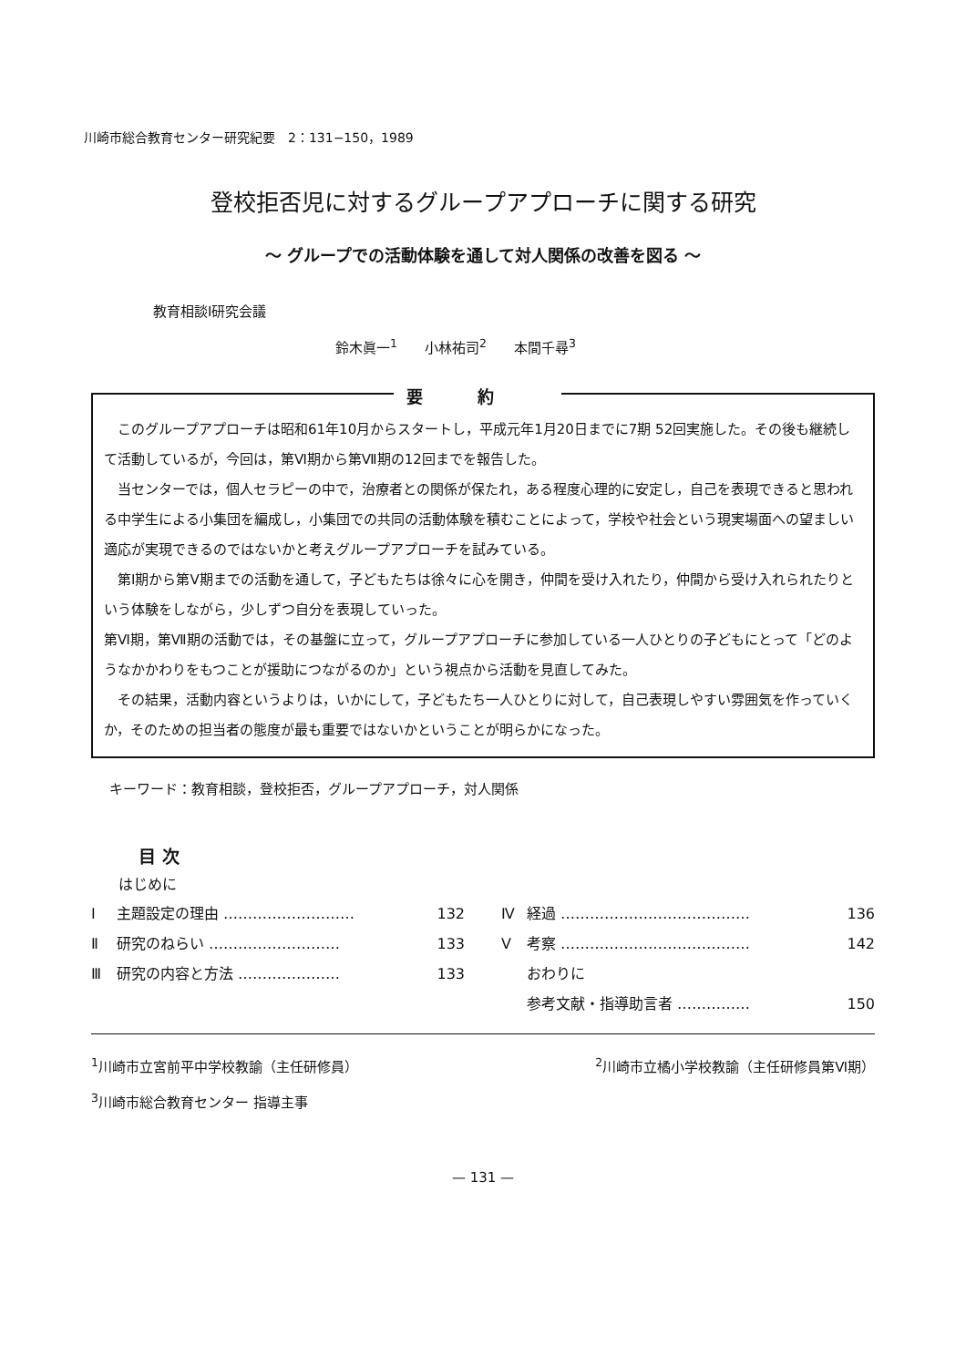川崎市総合教育センター研究紀要　2：131−150，1989
登校拒否児に対するグループアプローチに関する研究
〜 グループでの活動体験を通して対人関係の改善を図る 〜
教育相談Ⅰ研究会議
鈴木眞一<sup>1</sup>　　小林祐司<sup>2</sup>　　本間千尋<sup>3</sup>
要約
このグループアプローチは昭和61年10月からスタートし，平成元年1月20日までに7期 52回実施した。その後も継続して活動しているが，今回は，第Ⅵ期から第Ⅶ期の12回までを報告した。
当センターでは，個人セラピーの中で，治療者との関係が保たれ，ある程度心理的に安定し，自己を表現できると思われる中学生による小集団を編成し，小集団での共同の活動体験を積むことによって，学校や社会という現実場面への望ましい適応が実現できるのではないかと考えグループアプローチを試みている。
第Ⅰ期から第Ⅴ期までの活動を通して，子どもたちは徐々に心を開き，仲間を受け入れたり，仲間から受け入れられたりという体験をしながら，少しずつ自分を表現していった。
第Ⅵ期，第Ⅶ期の活動では，その基盤に立って，グループアプローチに参加している一人ひとりの子どもにとって「どのようなかかわりをもつことが援助につながるのか」という視点から活動を見直してみた。
その結果，活動内容というよりは，いかにして，子どもたち一人ひとりに対して，自己表現しやすい雰囲気を作っていくか，そのための担当者の態度が最も重要ではないかということが明らかになった。
キーワード：教育相談，登校拒否，グループアプローチ，対人関係
目 次
はじめに
Ⅰ 主題設定の理由 ……………………… 132
Ⅱ 研究のねらい ……………………… 133
Ⅲ 研究の内容と方法 ………………… 133
Ⅳ 経過 ………………………………… 136
Ⅴ 考察 ………………………………… 142
おわりに
参考文献・指導助言者 …………… 150
<sup>1</sup> 川崎市立宮前平中学校教諭（主任研修員） <sup>2</sup>川崎市立橘小学校教諭（主任研修員第Ⅵ期）
<sup>3</sup> 川崎市総合教育センター 指導主事
— 131 —